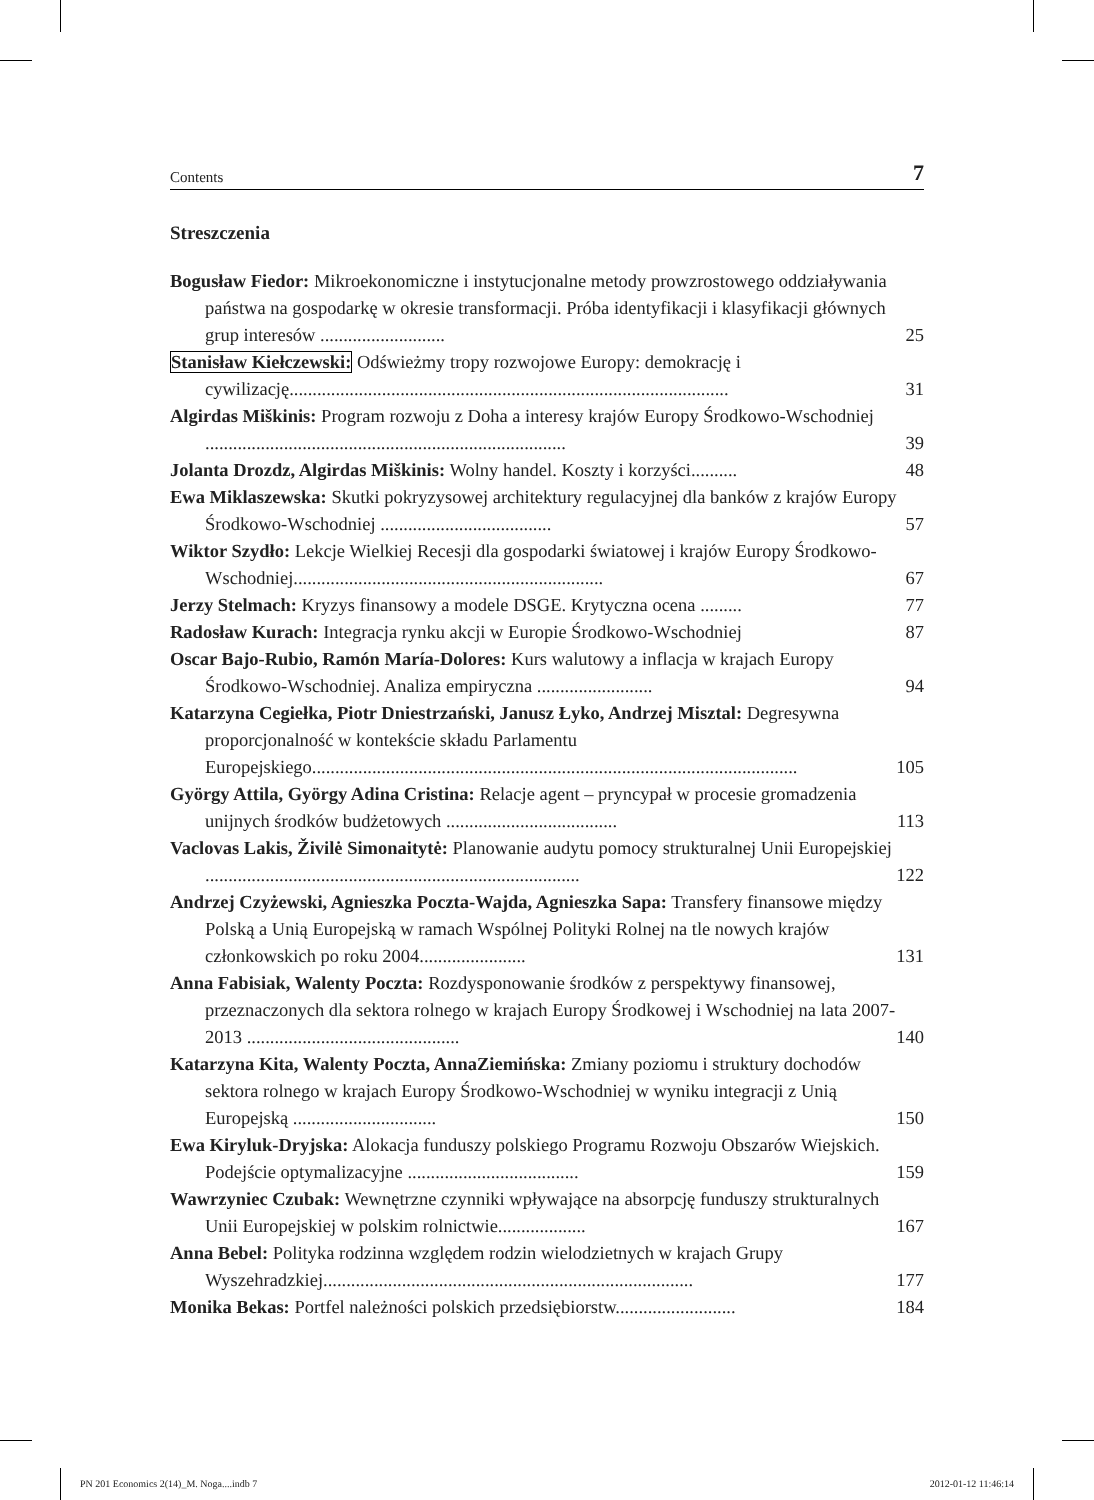Contents 7
Streszczenia
Bogusław Fiedor: Mikroekonomiczne i instytucjonalne metody prowzrostowego oddziaływania państwa na gospodarkę w okresie transformacji. Próba identyfikacji i klasyfikacji głównych grup interesów ...........................
25
Stanisław Kiełczewski: Odświeżmy tropy rozwojowe Europy: demokrację i cywilizację...............................................................................................
31
Algirdas Miškinis: Program rozwoju z Doha a interesy krajów Europy Środkowo-Wschodniej ..............................................................................
39
Jolanta Drozdz, Algirdas Miškinis: Wolny handel. Koszty i korzyści..........
48
Ewa Miklaszewska: Skutki pokryzysowej architektury regulacyjnej dla banków z krajów Europy Środkowo-Wschodniej .....................................
57
Wiktor Szydło: Lekcje Wielkiej Recesji dla gospodarki światowej i krajów Europy Środkowo-Wschodniej...................................................................
67
Jerzy Stelmach: Kryzys finansowy a modele DSGE. Krytyczna ocena .........
77
Radosław Kurach: Integracja rynku akcji w Europie Środkowo-Wschodniej
87
Oscar Bajo-Rubio, Ramón María-Dolores: Kurs walutowy a inflacja w krajach Europy Środkowo-Wschodniej. Analiza empiryczna .........................
94
Katarzyna Cegiełka, Piotr Dniestrzański, Janusz Łyko, Andrzej Misztal: Degresywna proporcjonalność w kontekście składu Parlamentu Europejskiego.........................................................................................................
105
György Attila, György Adina Cristina: Relacje agent – pryncypał w procesie gromadzenia unijnych środków budżetowych .....................................
113
Vaclovas Lakis, Živilė Simonaitytė: Planowanie audytu pomocy strukturalnej Unii Europejskiej .................................................................................
122
Andrzej Czyżewski, Agnieszka Poczta-Wajda, Agnieszka Sapa: Transfery finansowe między Polską a Unią Europejską w ramach Wspólnej Polityki Rolnej na tle nowych krajów członkowskich po roku 2004.......................
131
Anna Fabisiak, Walenty Poczta: Rozdysponowanie środków z perspektywy finansowej, przeznaczonych dla sektora rolnego w krajach Europy Środkowej i Wschodniej na lata 2007-2013 ..............................................
140
Katarzyna Kita, Walenty Poczta, AnnaZiemińska: Zmiany poziomu i struktury dochodów sektora rolnego w krajach Europy Środkowo-Wschodniej w wyniku integracji z Unią Europejską ...............................
150
Ewa Kiryluk-Dryjska: Alokacja funduszy polskiego Programu Rozwoju Obszarów Wiejskich. Podejście optymalizacyjne .....................................
159
Wawrzyniec Czubak: Wewnętrzne czynniki wpływające na absorpcję funduszy strukturalnych Unii Europejskiej w polskim rolnictwie...................
167
Anna Bebel: Polityka rodzinna względem rodzin wielodzietnych w krajach Grupy Wyszehradzkiej................................................................................
177
Monika Bekas: Portfel należności polskich przedsiębiorstw..........................
184
PN 201 Economics 2(14)_M. Noga....indb 7 2012-01-12 11:46:14